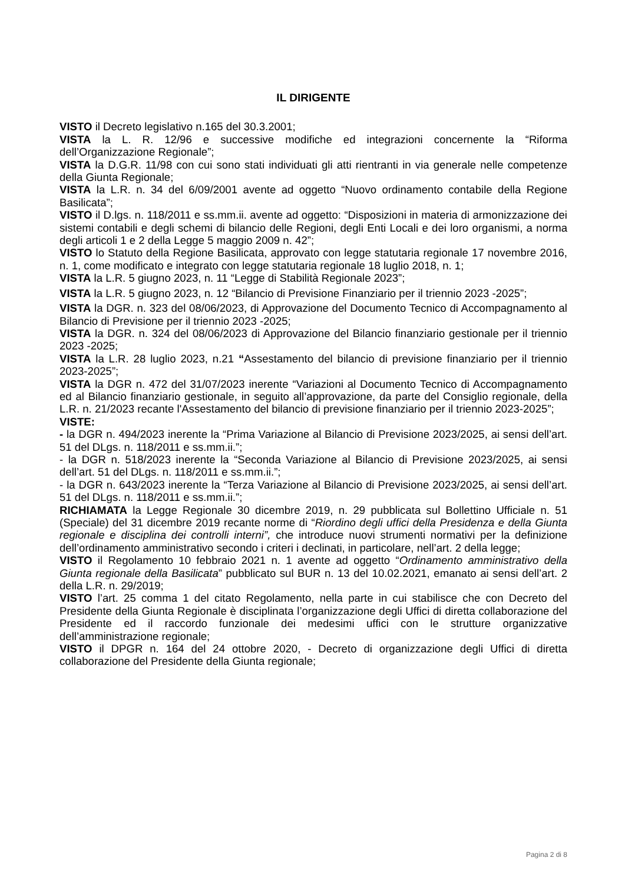IL DIRIGENTE
VISTO il Decreto legislativo n.165 del 30.3.2001;
VISTA la L. R. 12/96 e successive modifiche ed integrazioni concernente la “Riforma dell’Organizzazione Regionale”;
VISTA la D.G.R. 11/98 con cui sono stati individuati gli atti rientranti in via generale nelle competenze della Giunta Regionale;
VISTA la L.R. n. 34 del 6/09/2001 avente ad oggetto “Nuovo ordinamento contabile della Regione Basilicata”;
VISTO il D.lgs. n. 118/2011 e ss.mm.ii. avente ad oggetto: “Disposizioni in materia di armonizzazione dei sistemi contabili e degli schemi di bilancio delle Regioni, degli Enti Locali e dei loro organismi, a norma degli articoli 1 e 2 della Legge 5 maggio 2009 n. 42”;
VISTO lo Statuto della Regione Basilicata, approvato con legge statutaria regionale 17 novembre 2016, n. 1, come modificato e integrato con legge statutaria regionale 18 luglio 2018, n. 1;
VISTA la L.R. 5 giugno 2023, n. 11 “Legge di Stabilità Regionale 2023”;
VISTA la L.R. 5 giugno 2023, n. 12 “Bilancio di Previsione Finanziario per il triennio 2023 -2025”;
VISTA la DGR. n. 323 del 08/06/2023, di Approvazione del Documento Tecnico di Accompagnamento al Bilancio di Previsione per il triennio 2023 -2025;
VISTA la DGR. n. 324 del 08/06/2023 di Approvazione del Bilancio finanziario gestionale per il triennio 2023 -2025;
VISTA la L.R. 28 luglio 2023, n.21 “Assestamento del bilancio di previsione finanziario per il triennio 2023-2025”;
VISTA la DGR n. 472 del 31/07/2023 inerente “Variazioni al Documento Tecnico di Accompagnamento ed al Bilancio finanziario gestionale, in seguito all’approvazione, da parte del Consiglio regionale, della L.R. n. 21/2023 recante l'Assestamento del bilancio di previsione finanziario per il triennio 2023-2025”;
VISTE:
- la DGR n. 494/2023 inerente la “Prima Variazione al Bilancio di Previsione 2023/2025, ai sensi dell’art. 51 del DLgs. n. 118/2011 e ss.mm.ii.”;
- la DGR n. 518/2023 inerente la “Seconda Variazione al Bilancio di Previsione 2023/2025, ai sensi dell’art. 51 del DLgs. n. 118/2011 e ss.mm.ii.”;
- la DGR n. 643/2023 inerente la “Terza Variazione al Bilancio di Previsione 2023/2025, ai sensi dell’art. 51 del DLgs. n. 118/2011 e ss.mm.ii.”;
RICHIAMATA la Legge Regionale 30 dicembre 2019, n. 29 pubblicata sul Bollettino Ufficiale n. 51 (Speciale) del 31 dicembre 2019 recante norme di “Riordino degli uffici della Presidenza e della Giunta regionale e disciplina dei controlli interni”, che introduce nuovi strumenti normativi per la definizione dell’ordinamento amministrativo secondo i criteri i declinati, in particolare, nell’art. 2 della legge;
VISTO il Regolamento 10 febbraio 2021 n. 1 avente ad oggetto “Ordinamento amministrativo della Giunta regionale della Basilicata” pubblicato sul BUR n. 13 del 10.02.2021, emanato ai sensi dell’art. 2 della L.R. n. 29/2019;
VISTO l’art. 25 comma 1 del citato Regolamento, nella parte in cui stabilisce che con Decreto del Presidente della Giunta Regionale è disciplinata l’organizzazione degli Uffici di diretta collaborazione del Presidente ed il raccordo funzionale dei medesimi uffici con le strutture organizzative dell’amministrazione regionale;
VISTO il DPGR n. 164 del 24 ottobre 2020, - Decreto di organizzazione degli Uffici di diretta collaborazione del Presidente della Giunta regionale;
Pagina 2 di 8